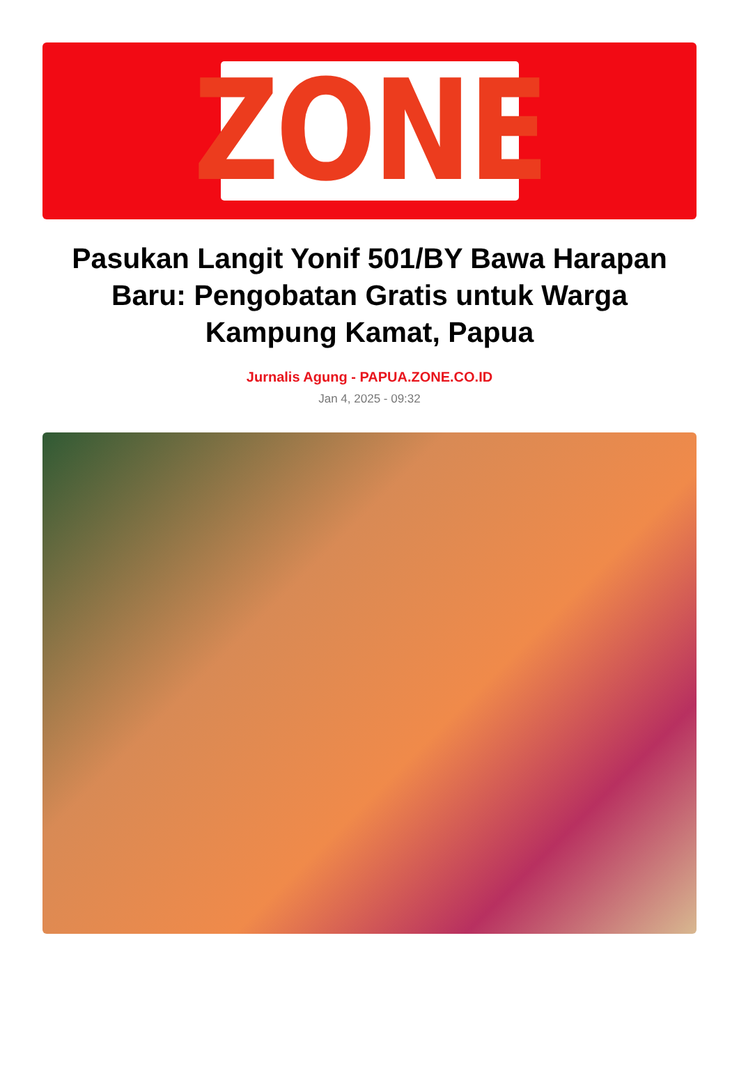ZONE
Pasukan Langit Yonif 501/BY Bawa Harapan Baru: Pengobatan Gratis untuk Warga Kampung Kamat, Papua
Jurnalis Agung - PAPUA.ZONE.CO.ID
Jan 4, 2025 - 09:32